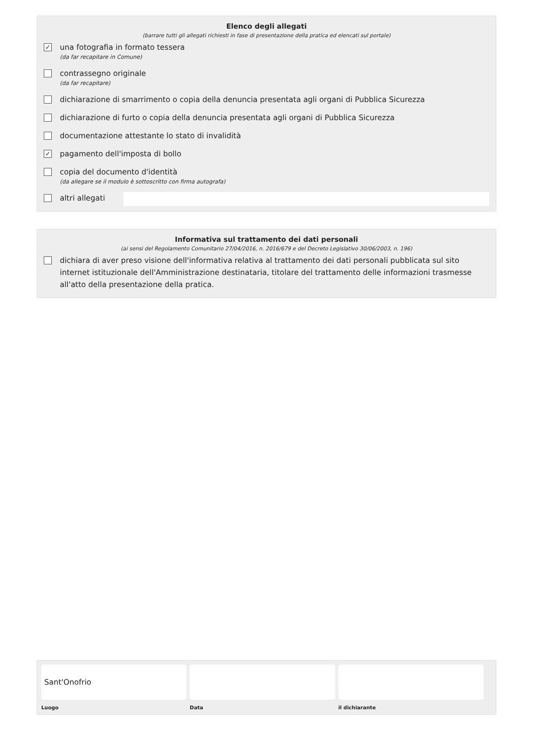Elenco degli allegati
(barrare tutti gli allegati richiesti in fase di presentazione della pratica ed elencati sul portale)
✓
una fotografia in formato tessera
(da far recapitare in Comune)
contrassegno originale
(da far recapitare)
dichiarazione di smarrimento o copia della denuncia presentata agli organi di Pubblica Sicurezza
dichiarazione di furto o copia della denuncia presentata agli organi di Pubblica Sicurezza
documentazione attestante lo stato di invalidità
✓
pagamento dell'imposta di bollo
copia del documento d'identità
(da allegare se il modulo è sottoscritto con firma autografa)
altri allegati
Informativa sul trattamento dei dati personali
(ai sensi del Regolamento Comunitario 27/04/2016, n. 2016/679 e del Decreto Legislativo 30/06/2003, n. 196)
dichiara di aver preso visione dell'informativa relativa al trattamento dei dati personali pubblicata sul sito internet istituzionale dell'Amministrazione destinataria, titolare del trattamento delle informazioni trasmesse all'atto della presentazione della pratica.
Sant'Onofrio
Luogo
Data il dichiarante